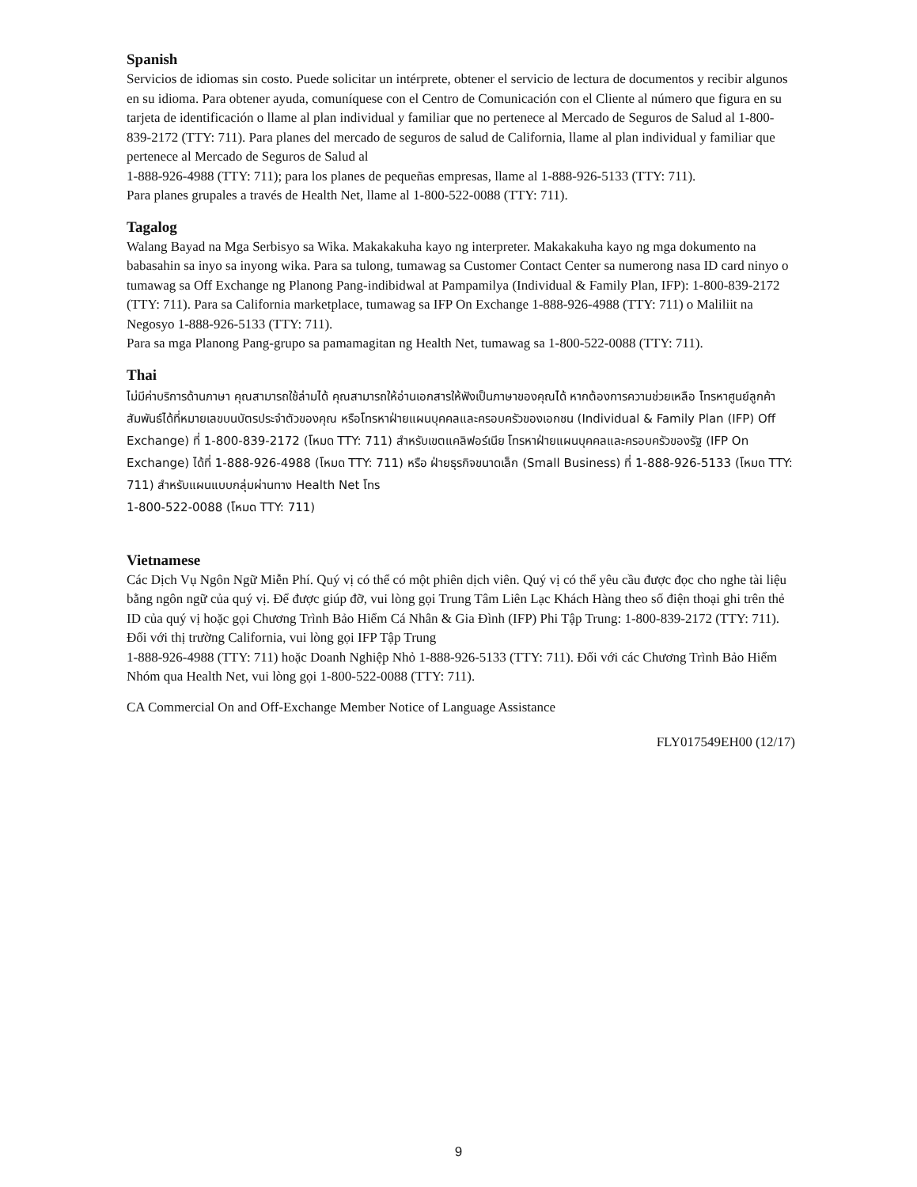Spanish
Servicios de idiomas sin costo. Puede solicitar un intérprete, obtener el servicio de lectura de documentos y recibir algunos en su idioma. Para obtener ayuda, comuníquese con el Centro de Comunicación con el Cliente al número que figura en su tarjeta de identificación o llame al plan individual y familiar que no pertenece al Mercado de Seguros de Salud al 1-800-839-2172 (TTY: 711). Para planes del mercado de seguros de salud de California, llame al plan individual y familiar que pertenece al Mercado de Seguros de Salud al
1-888-926-4988 (TTY: 711); para los planes de pequeñas empresas, llame al 1-888-926-5133 (TTY: 711).
Para planes grupales a través de Health Net, llame al 1-800-522-0088 (TTY: 711).
Tagalog
Walang Bayad na Mga Serbisyo sa Wika. Makakakuha kayo ng interpreter. Makakakuha kayo ng mga dokumento na babasahin sa inyo sa inyong wika. Para sa tulong, tumawag sa Customer Contact Center sa numerong nasa ID card ninyo o tumawag sa Off Exchange ng Planong Pang-indibidwal at Pampamilya (Individual & Family Plan, IFP): 1-800-839-2172 (TTY: 711). Para sa California marketplace, tumawag sa IFP On Exchange 1-888-926-4988 (TTY: 711) o Maliliit na Negosyo 1-888-926-5133 (TTY: 711).
Para sa mga Planong Pang-grupo sa pamamagitan ng Health Net, tumawag sa 1-800-522-0088 (TTY: 711).
Thai
ไม่มีค่าบริการด้านภาษา คุณสามารถใช้ล่ามได้ คุณสามารถให้อ่านเอกสารให้ฟังเป็นภาษาของคุณได้ หากต้องการความช่วยเหลือ โทรหาศูนย์ลูกค้าสัมพันธ์ได้ที่หมายเลขบนบัตรประจำตัวของคุณ หรือโทรหาฝ่ายแผนบุคคลและครอบครัวของเอกชน (Individual & Family Plan (IFP) Off Exchange) ที่ 1-800-839-2172 (โหมด TTY: 711) สำหรับเขตแคลิฟอร์เนีย โทรหาฝ่ายแผนบุคคลและครอบครัวของรัฐ (IFP On Exchange) ได้ที่ 1-888-926-4988 (โหมด TTY: 711) หรือ ฝ่ายธุรกิจขนาดเล็ก (Small Business) ที่ 1-888-926-5133 (โหมด TTY: 711) สำหรับแผนแบบกลุ่มผ่านทาง Health Net โทร
1-800-522-0088 (โหมด TTY: 711)
Vietnamese
Các Dịch Vụ Ngôn Ngữ Miễn Phí. Quý vị có thể có một phiên dịch viên. Quý vị có thể yêu cầu được đọc cho nghe tài liệu bằng ngôn ngữ của quý vị. Để được giúp đỡ, vui lòng gọi Trung Tâm Liên Lạc Khách Hàng theo số điện thoại ghi trên thẻ ID của quý vị hoặc gọi Chương Trình Bảo Hiểm Cá Nhân & Gia Đình (IFP) Phi Tập Trung: 1-800-839-2172 (TTY: 711). Đối với thị trường California, vui lòng gọi IFP Tập Trung
1-888-926-4988 (TTY: 711) hoặc Doanh Nghiệp Nhỏ 1-888-926-5133 (TTY: 711). Đối với các Chương Trình Bảo Hiểm Nhóm qua Health Net, vui lòng gọi 1-800-522-0088 (TTY: 711).
CA Commercial On and Off-Exchange Member Notice of Language Assistance
FLY017549EH00 (12/17)
9